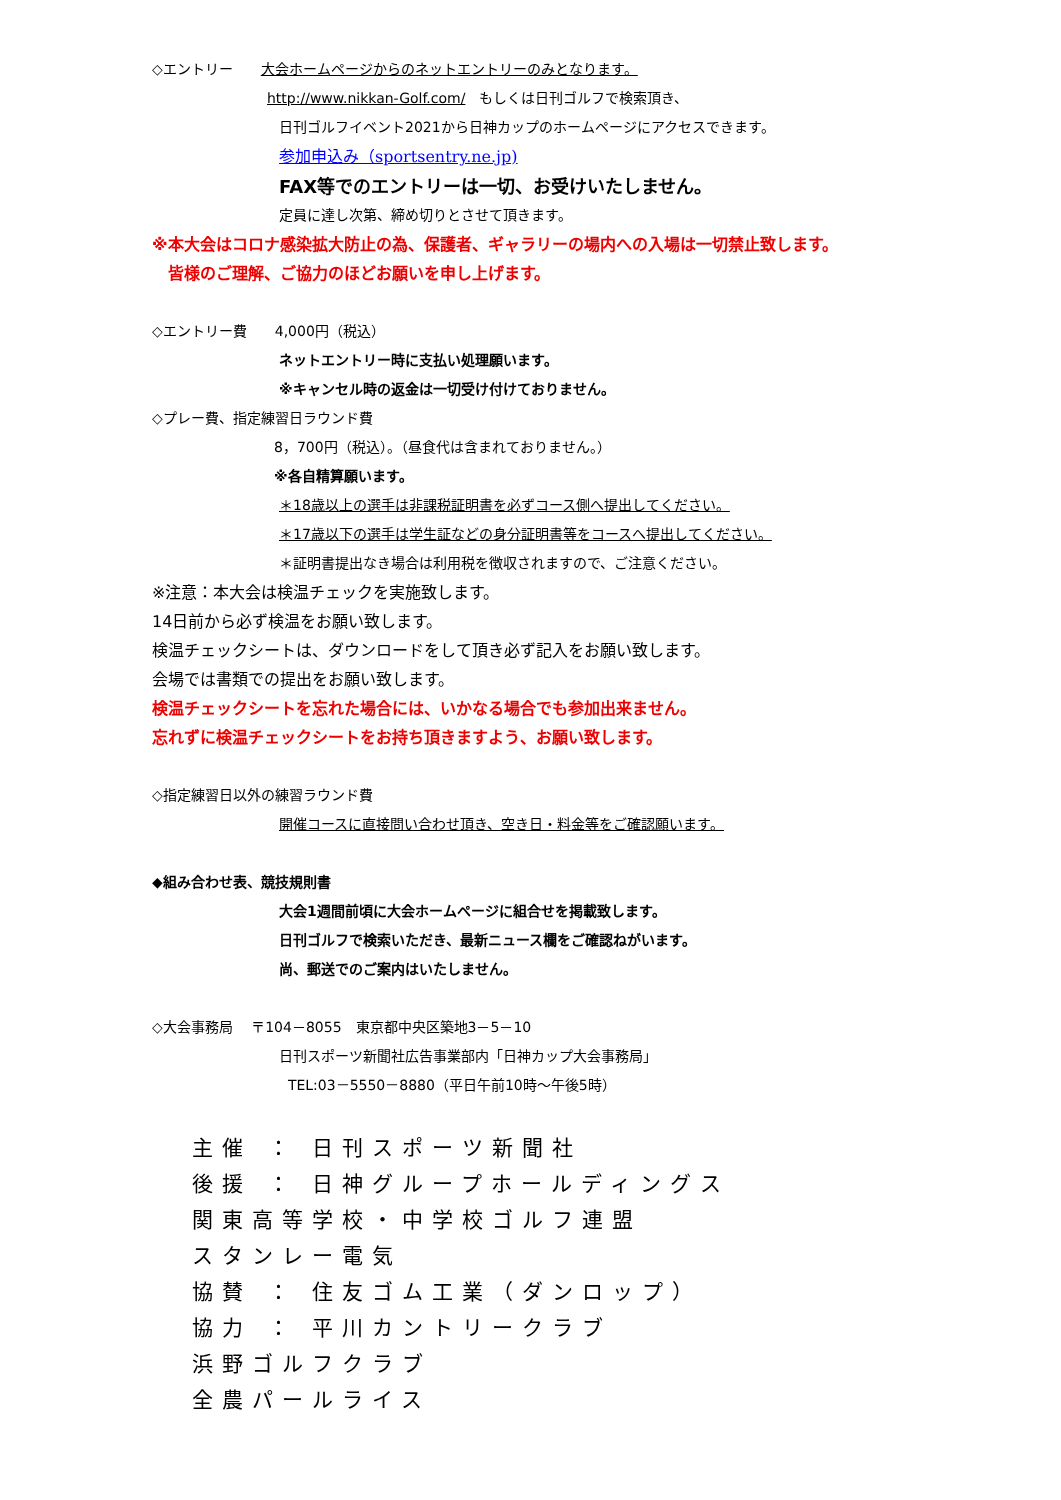◇エントリー　　大会ホームページからのネットエントリーのみとなります。
http://www.nikkan-Golf.com/　もしくは日刊ゴルフで検索頂き、
日刊ゴルフイベント2021から日神カップのホームページにアクセスできます。
参加申込み（sportsentry.ne.jp)
FAX等でのエントリーは一切、お受けいたしません。
定員に達し次第、締め切りとさせて頂きます。
※本大会はコロナ感染拡大防止の為、保護者、ギャラリーの場内への入場は一切禁止致します。
　皆様のご理解、ご協力のほどお願いを申し上げます。
◇エントリー費　　4,000円（税込）
ネットエントリー時に支払い処理願います。
※キャンセル時の返金は一切受け付けておりません。
◇プレー費、指定練習日ラウンド費
8，700円（税込）。（昼食代は含まれておりません。）
※各自精算願います。
＊18歳以上の選手は非課税証明書を必ずコース側へ提出してください。
＊17歳以下の選手は学生証などの身分証明書等をコースへ提出してください。
＊証明書提出なき場合は利用税を徴収されますので、ご注意ください。
※注意：本大会は検温チェックを実施致します。
14日前から必ず検温をお願い致します。
検温チェックシートは、ダウンロードをして頂き必ず記入をお願い致します。
会場では書類での提出をお願い致します。
検温チェックシートを忘れた場合には、いかなる場合でも参加出来ません。
忘れずに検温チェックシートをお持ち頂きますよう、お願い致します。
◇指定練習日以外の練習ラウンド費
開催コースに直接問い合わせ頂き、空き日・料金等をご確認願います。
◆組み合わせ表、競技規則書
大会1週間前頃に大会ホームページに組合せを掲載致します。
日刊ゴルフで検索いただき、最新ニュース欄をご確認ねがいます。
尚、郵送でのご案内はいたしません。
◇大会事務局　 〒104－8055　東京都中央区築地3－5－10
日刊スポーツ新聞社広告事業部内「日神カップ大会事務局」
TEL:03－5550－8880（平日午前10時～午後5時）
主催 ： 日刊スポーツ新聞社
後援 ： 日神グループホールディングス
関東高等学校・中学校ゴルフ連盟
スタンレー電気
協賛 ： 住友ゴム工業（ダンロップ）
協力 ： 平川カントリークラブ
浜野ゴルフクラブ
全農パールライス